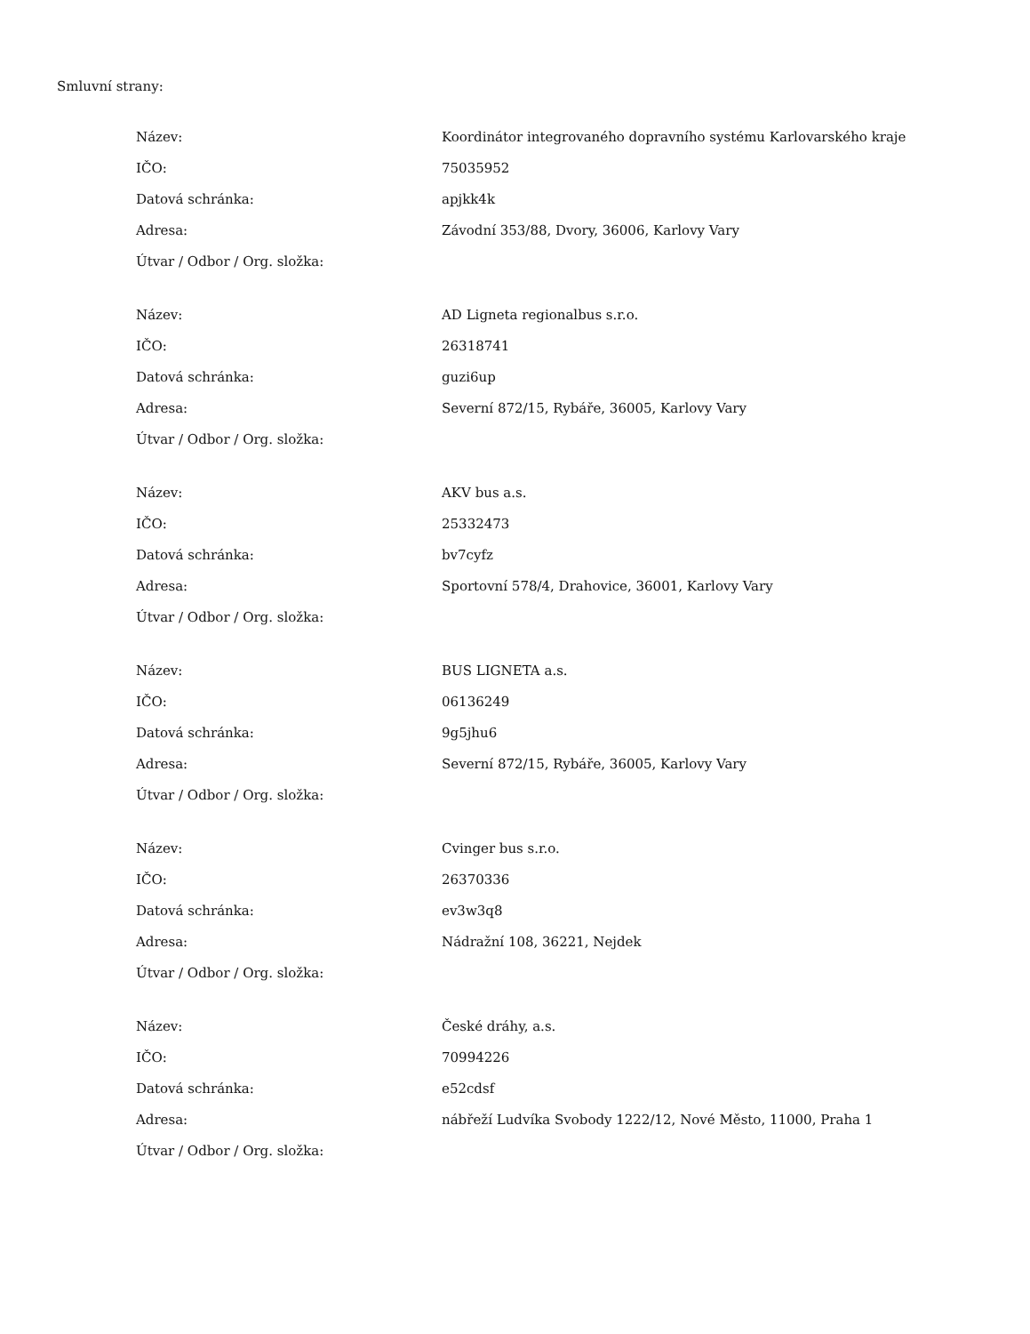Smluvní strany:
| Název: | Koordinátor integrovaného dopravního systému Karlovarského kraje |
| IČO: | 75035952 |
| Datová schránka: | apjkk4k |
| Adresa: | Závodní 353/88, Dvory, 36006, Karlovy Vary |
| Útvar / Odbor / Org. složka: | |
| Název: | AD Ligneta regionalbus s.r.o. |
| IČO: | 26318741 |
| Datová schránka: | guzi6up |
| Adresa: | Severní 872/15, Rybáře, 36005, Karlovy Vary |
| Útvar / Odbor / Org. složka: | |
| Název: | AKV bus a.s. |
| IČO: | 25332473 |
| Datová schránka: | bv7cyfz |
| Adresa: | Sportovní 578/4, Drahovice, 36001, Karlovy Vary |
| Útvar / Odbor / Org. složka: | |
| Název: | BUS LIGNETA a.s. |
| IČO: | 06136249 |
| Datová schránka: | 9g5jhu6 |
| Adresa: | Severní 872/15, Rybáře, 36005, Karlovy Vary |
| Útvar / Odbor / Org. složka: | |
| Název: | Cvinger bus s.r.o. |
| IČO: | 26370336 |
| Datová schránka: | ev3w3q8 |
| Adresa: | Nádražní 108, 36221, Nejdek |
| Útvar / Odbor / Org. složka: | |
| Název: | České dráhy, a.s. |
| IČO: | 70994226 |
| Datová schránka: | e52cdsf |
| Adresa: | nábřeží Ludvíka Svobody 1222/12, Nové Město, 11000, Praha 1 |
| Útvar / Odbor / Org. složka: | |